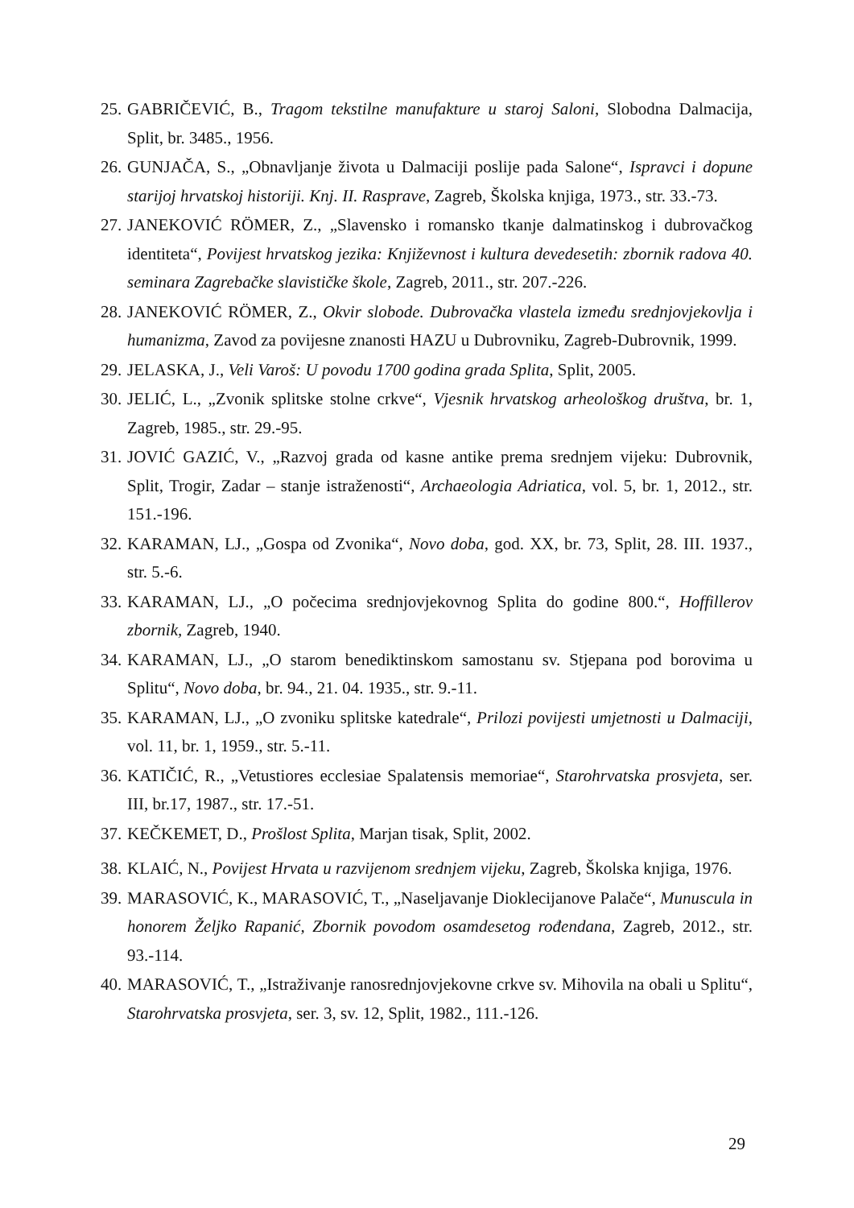25. GABRIČEVIĆ, B., Tragom tekstilne manufakture u staroj Saloni, Slobodna Dalmacija, Split, br. 3485., 1956.
26. GUNJAČA, S., „Obnavljanje života u Dalmaciji poslije pada Salone“, Ispravci i dopune starijoj hrvatskoj historiji. Knj. II. Rasprave, Zagreb, Školska knjiga, 1973., str. 33.-73.
27. JANEKOVIĆ RÖMER, Z., „Slavensko i romansko tkanje dalmatinskog i dubrovačkog identiteta“, Povijest hrvatskog jezika: Književnost i kultura devedesetih: zbornik radova 40. seminara Zagrebačke slavističke škole, Zagreb, 2011., str. 207.-226.
28. JANEKOVIĆ RÖMER, Z., Okvir slobode. Dubrovačka vlastela između srednjovjekovlja i humanizma, Zavod za povijesne znanosti HAZU u Dubrovniku, Zagreb-Dubrovnik, 1999.
29. JELASKA, J., Veli Varoš: U povodu 1700 godina grada Splita, Split, 2005.
30. JELIĆ, L., „Zvonik splitske stolne crkve“, Vjesnik hrvatskog arheološkog društva, br. 1, Zagreb, 1985., str. 29.-95.
31. JOVIĆ GAZIĆ, V., „Razvoj grada od kasne antike prema srednjem vijeku: Dubrovnik, Split, Trogir, Zadar – stanje istraženosti“, Archaeologia Adriatica, vol. 5, br. 1, 2012., str. 151.-196.
32. KARAMAN, LJ., „Gospa od Zvonika“, Novo doba, god. XX, br. 73, Split, 28. III. 1937., str. 5.-6.
33. KARAMAN, LJ., „O počecima srednjovjekovnog Splita do godine 800.“, Hoffillerov zbornik, Zagreb, 1940.
34. KARAMAN, LJ., „O starom benediktinskom samostanu sv. Stjepana pod borovima u Splitu“, Novo doba, br. 94., 21. 04. 1935., str. 9.-11.
35. KARAMAN, LJ., „O zvoniku splitske katedrale“, Prilozi povijesti umjetnosti u Dalmaciji, vol. 11, br. 1, 1959., str. 5.-11.
36. KATIČIĆ, R., „Vetustiores ecclesiae Spalatensis memoriae“, Starohrvatska prosvjeta, ser. III, br.17, 1987., str. 17.-51.
37. KEČKEMET, D., Prošlost Splita, Marjan tisak, Split, 2002.
38. KLAIĆ, N., Povijest Hrvata u razvijenom srednjem vijeku, Zagreb, Školska knjiga, 1976.
39. MARASOVIĆ, K., MARASOVIĆ, T., „Naseljavanje Dioklecijanove Palače“, Munuscula in honorem Željko Rapanić, Zbornik povodom osamdesetog rođendana, Zagreb, 2012., str. 93.-114.
40. MARASOVIĆ, T., „Istraživanje ranosrednjovjekovne crkve sv. Mihovila na obali u Splitu“, Starohrvatska prosvjeta, ser. 3, sv. 12, Split, 1982., 111.-126.
29